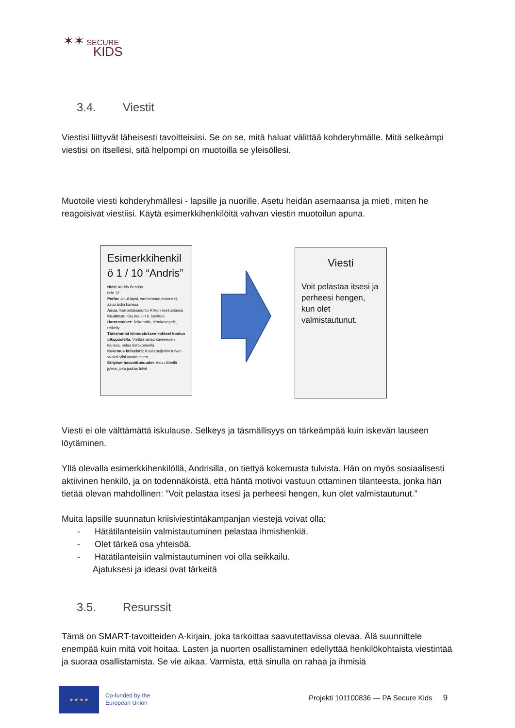✶✶ SECURE
KIDS
3.4. Viestit
Viestisi liittyvät läheisesti tavoitteisiisi. Se on se, mitä haluat välittää kohderyhmälle. Mitä selkeämpi viestisi on itsellesi, sitä helpompi on muotoilla se yleisöllesi.
Muotoile viesti kohderyhmällesi - lapsille ja nuorille. Asetu heidän asemaansa ja mieti, miten he reagoisivat viestiisi. Käytä esimerkkihenkilöitä vahvan viestin muotoilun apuna.
Esimerkkihenkil ö 1 / 10 “Andris”
Nimi: Andris Berzins
Ikä: 12
Perhe: ainut lapsi, vanhemmat eronneet, asuu äidin kanssa
Asuu: Kerrostaloasunto Riikan keskustassa
Koulutus: Käy koulun 6. luokkaa
Harrastukset: Jalkapallo, tietokonepelit, retkeily
Tärkeimmät kiinnostuksen kohteet koulun ulkopuolella: Viettää aikaa kavereiden kanssa, pelaa tietokoneella
Kokemus kriiseistä: Koulu suljettiin tulvan vuoksi viisi vuotta sitten
Erityiset haavoittuvuudet: Asuu lähellä jokea, joka joskus tulvii
Viesti
Voit pelastaa itsesi ja perheesi hengen, kun olet valmistautunut.
Viesti ei ole välttämättä iskulause. Selkeys ja täsmällisyys on tärkeämpää kuin iskevän lauseen löytäminen.
Yllä olevalla esimerkkihenkilöllä, Andrisilla, on tiettyä kokemusta tulvista. Hän on myös sosiaalisesti aktiivinen henkilö, ja on todennäköistä, että häntä motivoi vastuun ottaminen tilanteesta, jonka hän tietää olevan mahdollinen: ”Voit pelastaa itsesi ja perheesi hengen, kun olet valmistautunut.”
Muita lapsille suunnatun kriisiviestintäkampanjan viestejä voivat olla:
- Hätätilanteisiin valmistautuminen pelastaa ihmishenkiä.
- Olet tärkeä osa yhteisöä.
- Hätätilanteisiin valmistautuminen voi olla seikkailu.
Ajatuksesi ja ideasi ovat tärkeitä
3.5. Resurssit
Tämä on SMART-tavoitteiden A-kirjain, joka tarkoittaa saavutettavissa olevaa. Älä suunnittele enempää kuin mitä voit hoitaa. Lasten ja nuorten osallistaminen edellyttää henkilökohtaista viestintää ja suoraa osallistamista. Se vie aikaa. Varmista, että sinulla on rahaa ja ihmisiä
★ ★ ★ ★
Co-funded by the
European Union
Projekti 101100836 — PA Secure Kids 9